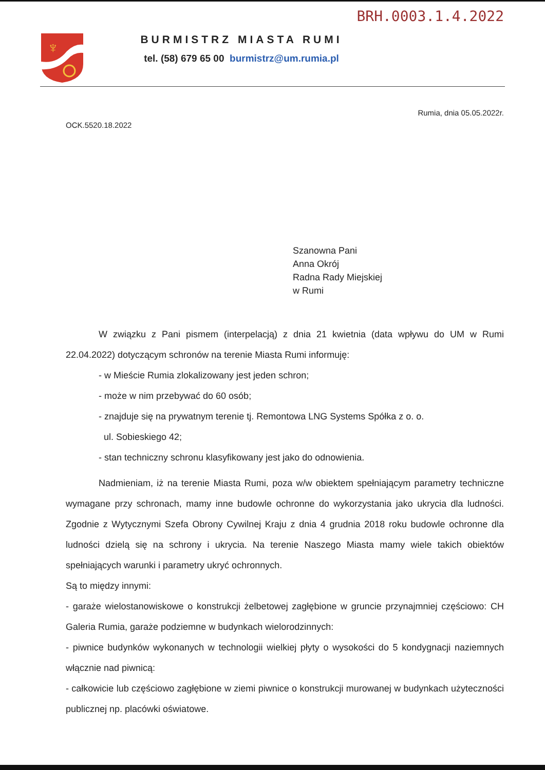BRH.0003.1.4.2022
♆
BURMISTRZ MIASTA RUMI
tel. (58) 679 65 00 burmistrz@um.rumia.pl
Rumia, dnia 05.05.2022r.
OCK.5520.18.2022
Szanowna Pani
Anna Okrój
Radna Rady Miejskiej
w Rumi
W związku z Pani pismem (interpelacją) z dnia 21 kwietnia (data wpływu do UM w Rumi 22.04.2022) dotyczącym schronów na terenie Miasta Rumi informuję:
- w Mieście Rumia zlokalizowany jest jeden schron;
- może w nim przebywać do 60 osób;
- znajduje się na prywatnym terenie tj. Remontowa LNG Systems Spółka z o. o.
ul. Sobieskiego 42;
- stan techniczny schronu klasyfikowany jest jako do odnowienia.
Nadmieniam, iż na terenie Miasta Rumi, poza w/w obiektem spełniającym parametry techniczne wymagane przy schronach, mamy inne budowle ochronne do wykorzystania jako ukrycia dla ludności. Zgodnie z Wytycznymi Szefa Obrony Cywilnej Kraju z dnia 4 grudnia 2018 roku budowle ochronne dla ludności dzielą się na schrony i ukrycia. Na terenie Naszego Miasta mamy wiele takich obiektów spełniających warunki i parametry ukryć ochronnych.
Są to między innymi:
- garaże wielostanowiskowe o konstrukcji żelbetowej zagłębione w gruncie przynajmniej częściowo: CH Galeria Rumia, garaże podziemne w budynkach wielorodzinnych:
- piwnice budynków wykonanych w technologii wielkiej płyty o wysokości do 5 kondygnacji naziemnych włącznie nad piwnicą:
- całkowicie lub częściowo zagłębione w ziemi piwnice o konstrukcji murowanej w budynkach użyteczności publicznej np. placówki oświatowe.